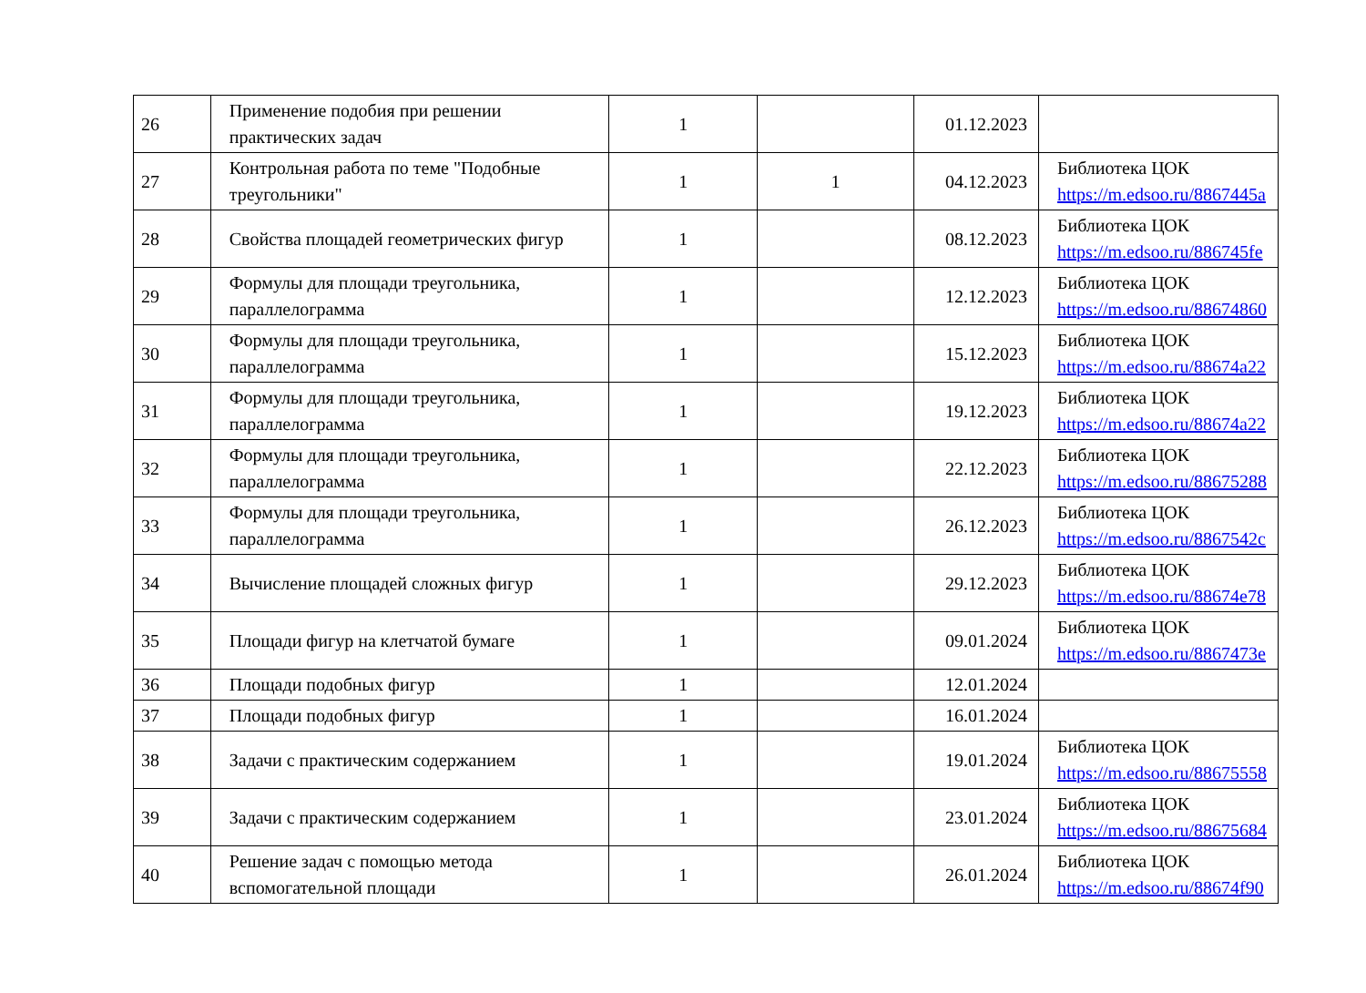| 26 | Применение подобия при решении практических задач | 1 | | 01.12.2023 | |
| 27 | Контрольная работа по теме "Подобные треугольники" | 1 | 1 | 04.12.2023 | Библиотека ЦОК https://m.edsoo.ru/8867445a |
| 28 | Свойства площадей геометрических фигур | 1 | | 08.12.2023 | Библиотека ЦОК https://m.edsoo.ru/886745fe |
| 29 | Формулы для площади треугольника, параллелограмма | 1 | | 12.12.2023 | Библиотека ЦОК https://m.edsoo.ru/88674860 |
| 30 | Формулы для площади треугольника, параллелограмма | 1 | | 15.12.2023 | Библиотека ЦОК https://m.edsoo.ru/88674a22 |
| 31 | Формулы для площади треугольника, параллелограмма | 1 | | 19.12.2023 | Библиотека ЦОК https://m.edsoo.ru/88674a22 |
| 32 | Формулы для площади треугольника, параллелограмма | 1 | | 22.12.2023 | Библиотека ЦОК https://m.edsoo.ru/88675288 |
| 33 | Формулы для площади треугольника, параллелограмма | 1 | | 26.12.2023 | Библиотека ЦОК https://m.edsoo.ru/8867542c |
| 34 | Вычисление площадей сложных фигур | 1 | | 29.12.2023 | Библиотека ЦОК https://m.edsoo.ru/88674e78 |
| 35 | Площади фигур на клетчатой бумаге | 1 | | 09.01.2024 | Библиотека ЦОК https://m.edsoo.ru/8867473e |
| 36 | Площади подобных фигур | 1 | | 12.01.2024 | |
| 37 | Площади подобных фигур | 1 | | 16.01.2024 | |
| 38 | Задачи с практическим содержанием | 1 | | 19.01.2024 | Библиотека ЦОК https://m.edsoo.ru/88675558 |
| 39 | Задачи с практическим содержанием | 1 | | 23.01.2024 | Библиотека ЦОК https://m.edsoo.ru/88675684 |
| 40 | Решение задач с помощью метода вспомогательной площади | 1 | | 26.01.2024 | Библиотека ЦОК https://m.edsoo.ru/88674f90 |